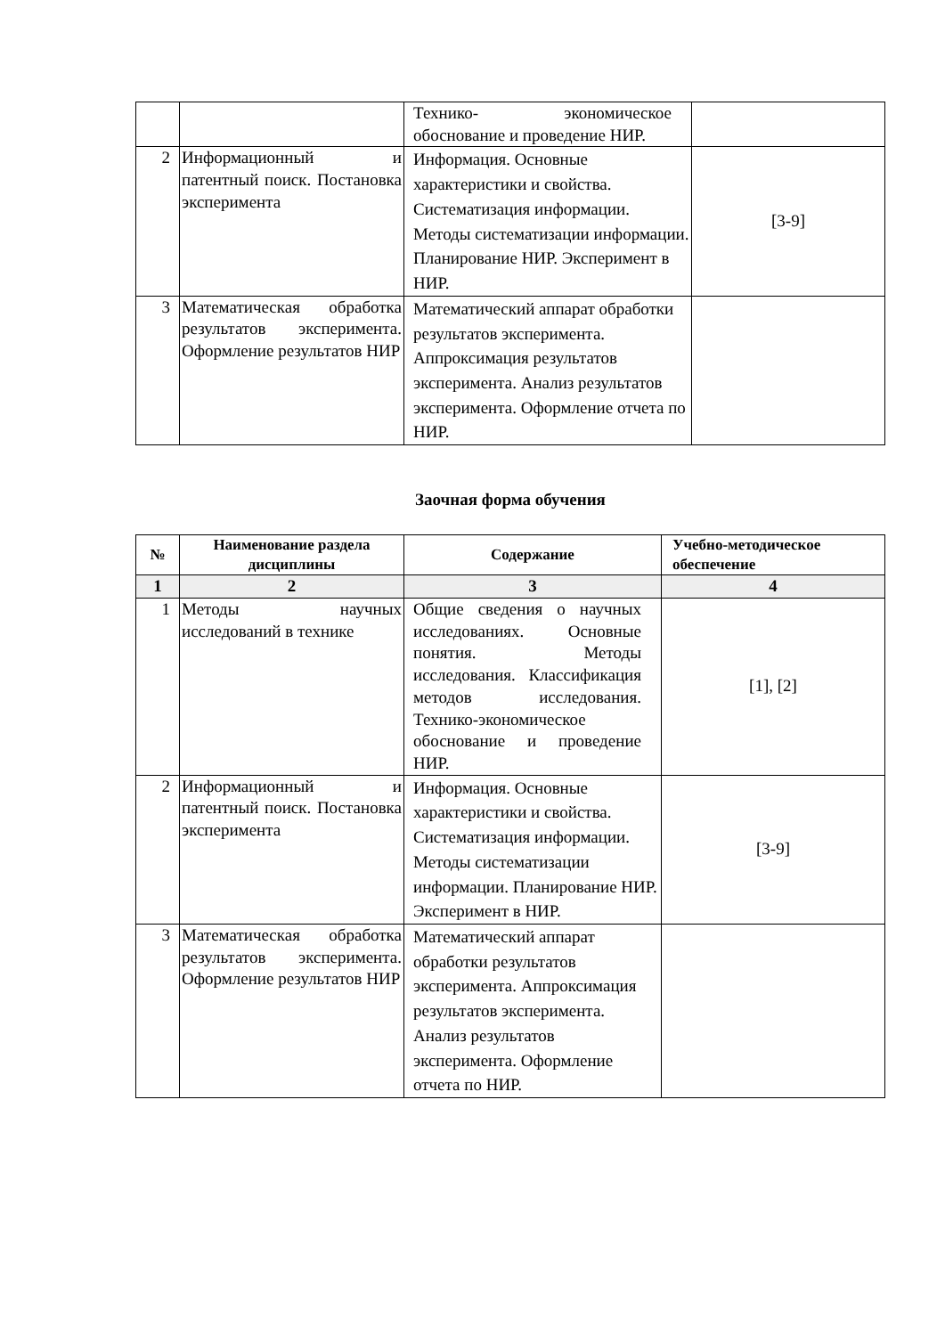| | | Технико- экономическое обоснование и проведение НИР. | |
| 2 | Информационный и патентный поиск. Постановка эксперимента | Информация. Основные характеристики и свойства. Систематизация информации. Методы систематизации информации. Планирование НИР. Эксперимент в НИР. | [3-9] |
| 3 | Математическая обработка результатов эксперимента. Оформление результатов НИР | Математический аппарат обработки результатов эксперимента. Аппроксимация результатов эксперимента. Анализ результатов эксперимента. Оформление отчета по НИР. | |
Заочная форма обучения
| № | Наименование раздела дисциплины | Содержание | Учебно-методическое обеспечение |
| --- | --- | --- | --- |
| 1 | 2 | 3 | 4 |
| 1 | Методы научных исследований в технике | Общие сведения о научных исследованиях. Основные понятия. Методы исследования. Классификация методов исследования. Технико-экономическое обоснование и проведение НИР. | [1], [2] |
| 2 | Информационный и патентный поиск. Постановка эксперимента | Информация. Основные характеристики и свойства. Систематизация информации. Методы систематизации информации. Планирование НИР. Эксперимент в НИР. | [3-9] |
| 3 | Математическая обработка результатов эксперимента. Оформление результатов НИР | Математический аппарат обработки результатов эксперимента. Аппроксимация результатов эксперимента. Анализ результатов эксперимента. Оформление отчета по НИР. | |